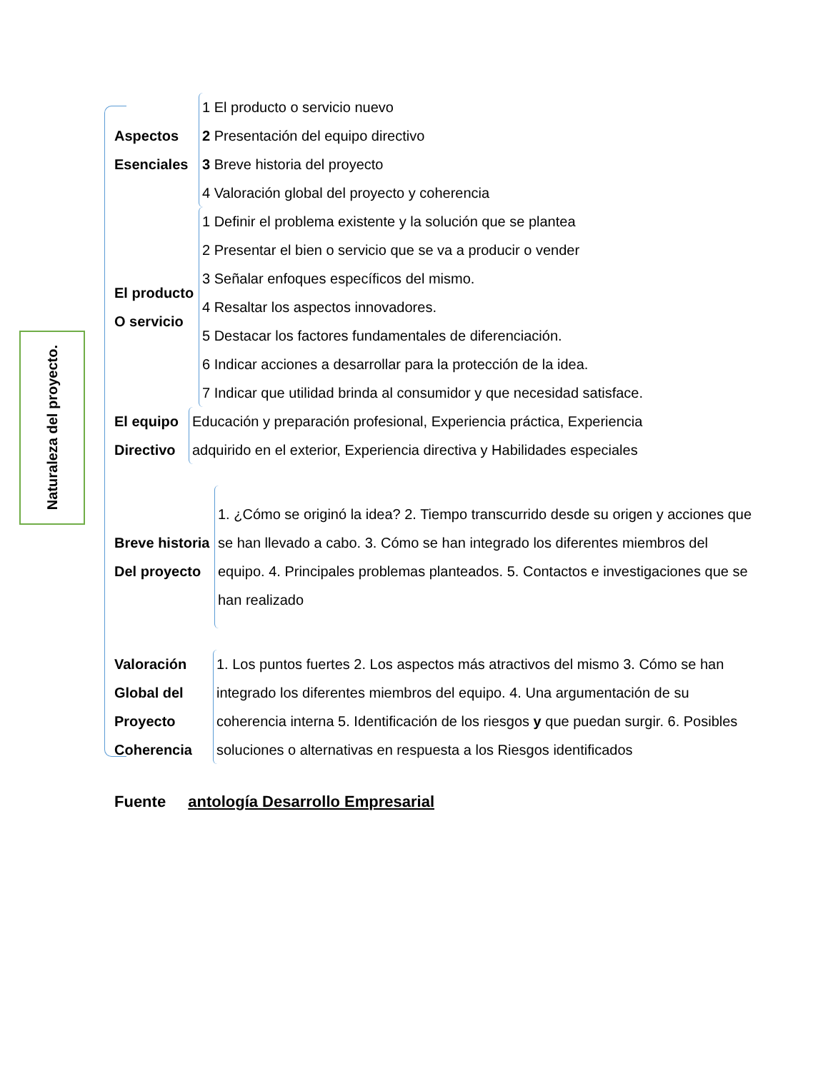Naturaleza del proyecto.
Aspectos
Esenciales
1 El producto o servicio nuevo
2 Presentación del equipo directivo
3 Breve historia del proyecto
4 Valoración global del proyecto y coherencia
El producto
O servicio
1 Definir el problema existente y la solución que se plantea
2 Presentar el bien o servicio que se va a producir o vender
3 Señalar enfoques específicos del mismo.
4 Resaltar los aspectos innovadores.
5 Destacar los factores fundamentales de diferenciación.
6 Indicar acciones a desarrollar para la protección de la idea.
7 Indicar que utilidad brinda al consumidor y que necesidad satisface.
El equipo
Directivo
Educación y preparación profesional, Experiencia práctica, Experiencia
adquirido en el exterior, Experiencia directiva y Habilidades especiales
Breve historia
Del proyecto
1. ¿Cómo se originó la idea? 2. Tiempo transcurrido desde su origen y acciones que se han llevado a cabo. 3. Cómo se han integrado los diferentes miembros del equipo. 4. Principales problemas planteados. 5. Contactos e investigaciones que se han realizado
Valoración
Global del
Proyecto
Coherencia
1. Los puntos fuertes 2. Los aspectos más atractivos del mismo 3. Cómo se han integrado los diferentes miembros del equipo. 4. Una argumentación de su coherencia interna 5. Identificación de los riesgos y que puedan surgir. 6. Posibles soluciones o alternativas en respuesta a los Riesgos identificados
Fuente antología Desarrollo Empresarial